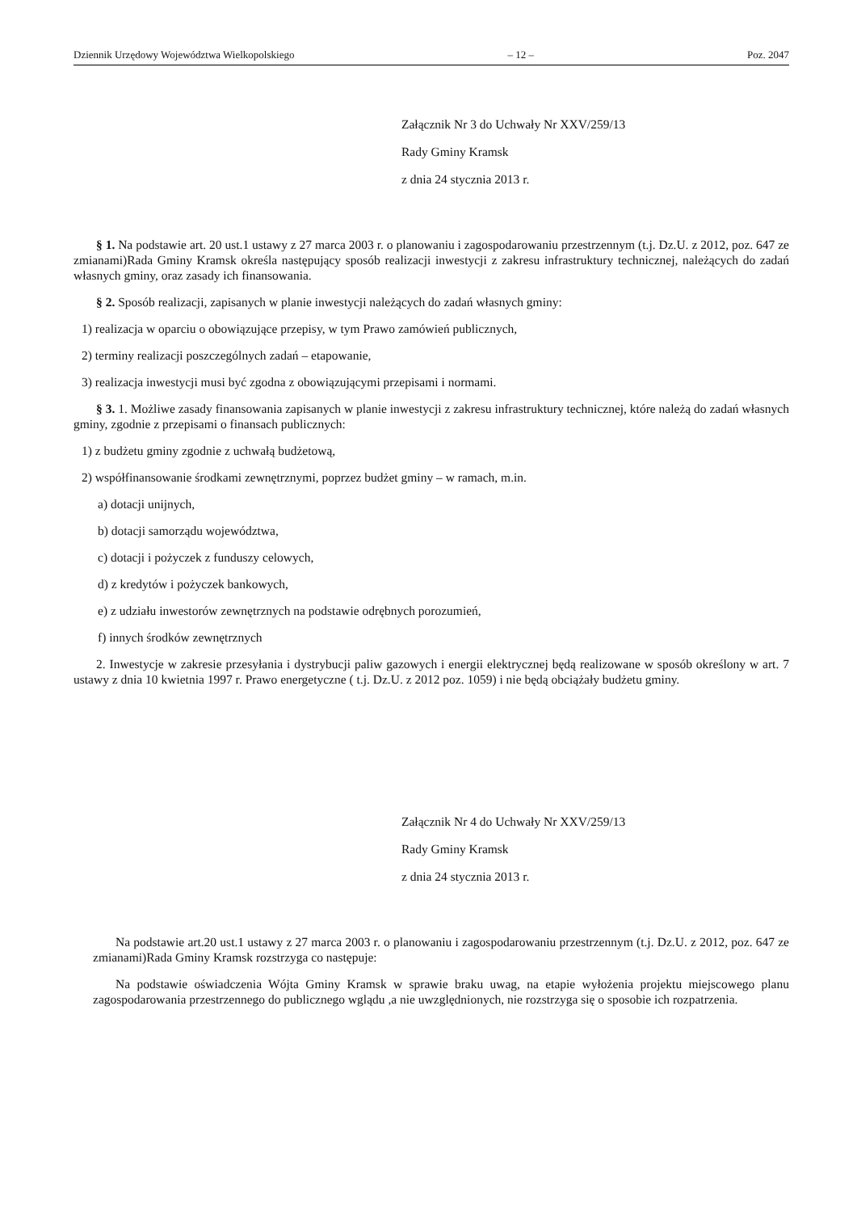Dziennik Urzędowy Województwa Wielkopolskiego – 12 – Poz. 2047
Załącznik Nr 3 do Uchwały Nr XXV/259/13
Rady Gminy Kramsk
z dnia 24 stycznia 2013 r.
§ 1. Na podstawie art. 20 ust.1 ustawy z 27 marca 2003 r. o planowaniu i zagospodarowaniu przestrzennym (t.j. Dz.U. z 2012, poz. 647 ze zmianami)Rada Gminy Kramsk określa następujący sposób realizacji inwestycji z zakresu infrastruktury technicznej, należących do zadań własnych gminy, oraz zasady ich finansowania.
§ 2. Sposób realizacji, zapisanych w planie inwestycji należących do zadań własnych gminy:
1) realizacja w oparciu o obowiązujące przepisy, w tym Prawo zamówień publicznych,
2) terminy realizacji poszczególnych zadań – etapowanie,
3) realizacja inwestycji musi być zgodna z obowiązującymi przepisami i normami.
§ 3. 1. Możliwe zasady finansowania zapisanych w planie inwestycji z zakresu infrastruktury technicznej, które należą do zadań własnych gminy, zgodnie z przepisami o finansach publicznych:
1) z budżetu gminy zgodnie z uchwałą budżetową,
2) współfinansowanie środkami zewnętrznymi, poprzez budżet gminy – w ramach, m.in.
a) dotacji unijnych,
b) dotacji samorządu województwa,
c) dotacji i pożyczek z funduszy celowych,
d) z kredytów i pożyczek bankowych,
e) z udziału inwestorów zewnętrznych na podstawie odrębnych porozumień,
f) innych środków zewnętrznych
2. Inwestycje w zakresie przesyłania i dystrybucji paliw gazowych i energii elektrycznej będą realizowane w sposób określony w art. 7 ustawy z dnia 10 kwietnia 1997 r. Prawo energetyczne ( t.j. Dz.U. z 2012 poz. 1059) i nie będą obciążały budżetu gminy.
Załącznik Nr 4 do Uchwały Nr XXV/259/13
Rady Gminy Kramsk
z dnia 24 stycznia 2013 r.
Na podstawie art.20 ust.1 ustawy z 27 marca 2003 r. o planowaniu i zagospodarowaniu przestrzennym (t.j. Dz.U. z 2012, poz. 647 ze zmianami)Rada Gminy Kramsk rozstrzyga co następuje:
Na podstawie oświadczenia Wójta Gminy Kramsk w sprawie braku uwag, na etapie wyłożenia projektu miejscowego planu zagospodarowania przestrzennego do publicznego wglądu ,a nie uwzględnionych, nie rozstrzyga się o sposobie ich rozpatrzenia.